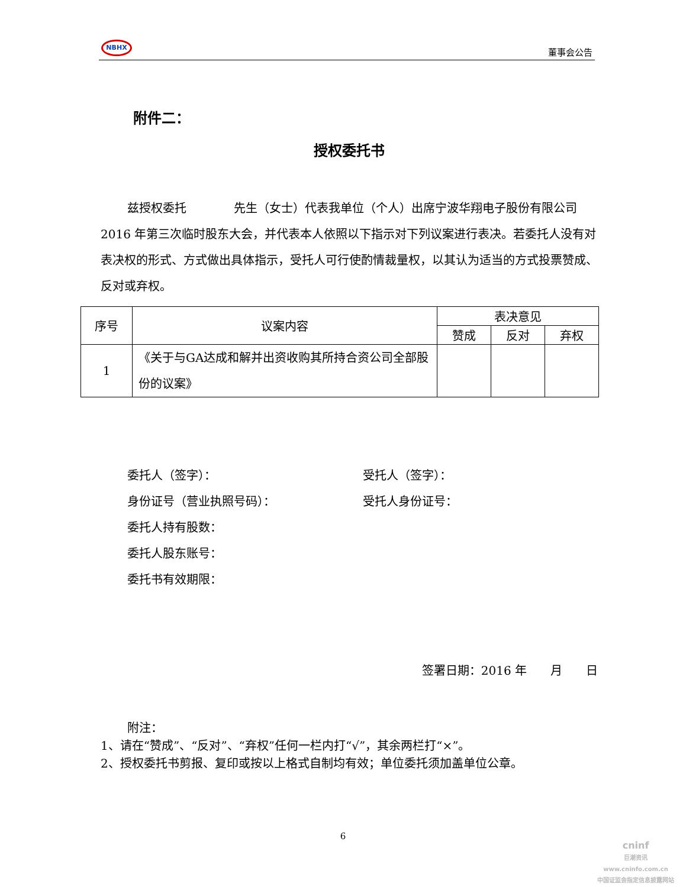NBHX
董事会公告
附件二：
授权委托书
兹授权委托　　　　先生（女士）代表我单位（个人）出席宁波华翔电子股份有限公司 2016 年第三次临时股东大会，并代表本人依照以下指示对下列议案进行表决。若委托人没有对表决权的形式、方式做出具体指示，受托人可行使酌情裁量权，以其认为适当的方式投票赞成、反对或弃权。
| 序号 | 议案内容 | 表决意见 | | |
| --- | --- | --- | --- | --- |
| | | 赞成 | 反对 | 弃权 |
| 1 | 《关于与GA达成和解并出资收购其所持合资公司全部股份的议案》 | | | |
委托人（签字）：
身份证号（营业执照号码）：
委托人持有股数：
委托人股东账号：
委托书有效期限：
受托人（签字）：
受托人身份证号：
签署日期：2016 年　　月　　日
附注：
1、请在“赞成”、“反对”、“弃权”任何一栏内打“√”，其余两栏打“×”。
2、授权委托书剪报、复印或按以上格式自制均有效；单位委托须加盖单位公章。
6
cninf
巨潮资讯
www.cninfo.com.cn
中国证监会指定信息披露网站